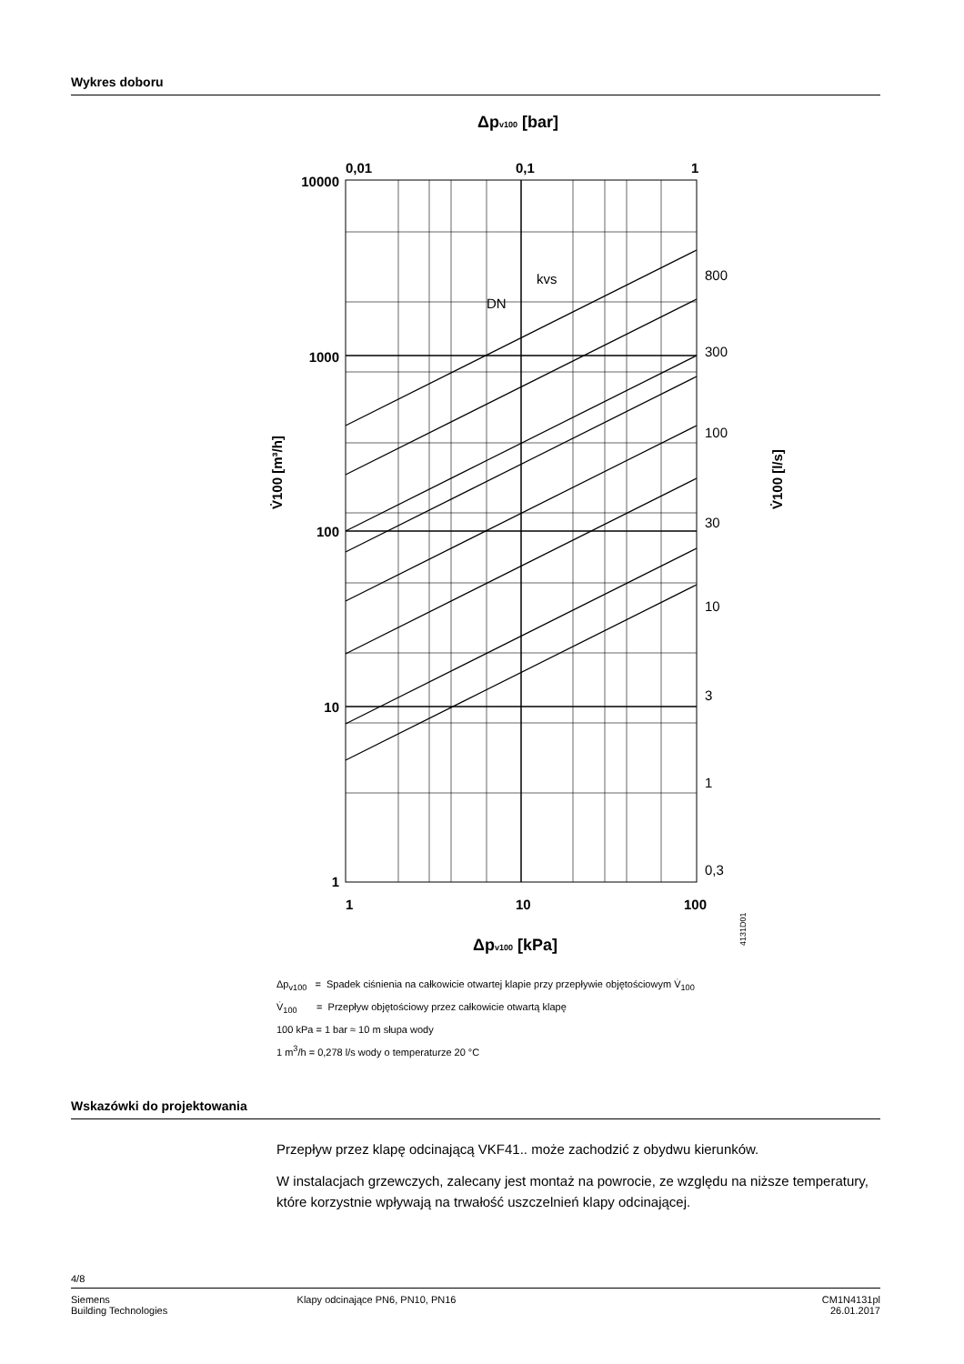Wykres doboru
Δpv100 [bar]
10000
1000
100
10
1
1
10
100
0,01
0,1
1
800
300
100
30
10
3
1
0,3
DN
kvs
V̇100 [m³/h]
V̇100 [l/s]
Δpv100 [kPa]
4131D01
Δp<sub>v100</sub> = Spadek ciśnienia na całkowicie otwartej klapie przy przepływie objętościowym V̇<sub>100</sub>
V̇<sub>100</sub> = Przepływ objętościowy przez całkowicie otwartą klapę
100 kPa = 1 bar ≈ 10 m słupa wody
1 m<sup>3</sup>/h = 0,278 l/s wody o temperaturze 20 °C
Wskazówki do projektowania
Przepływ przez klapę odcinającą VKF41.. może zachodzić z obydwu kierunków.
W instalacjach grzewczych, zalecany jest montaż na powrocie, ze względu na niższe temperatury, które korzystnie wpływają na trwałość uszczelnień klapy odcinającej.
4/8
Siemens
Building Technologies
Klapy odcinające PN6, PN10, PN16
CM1N4131pl
26.01.2017